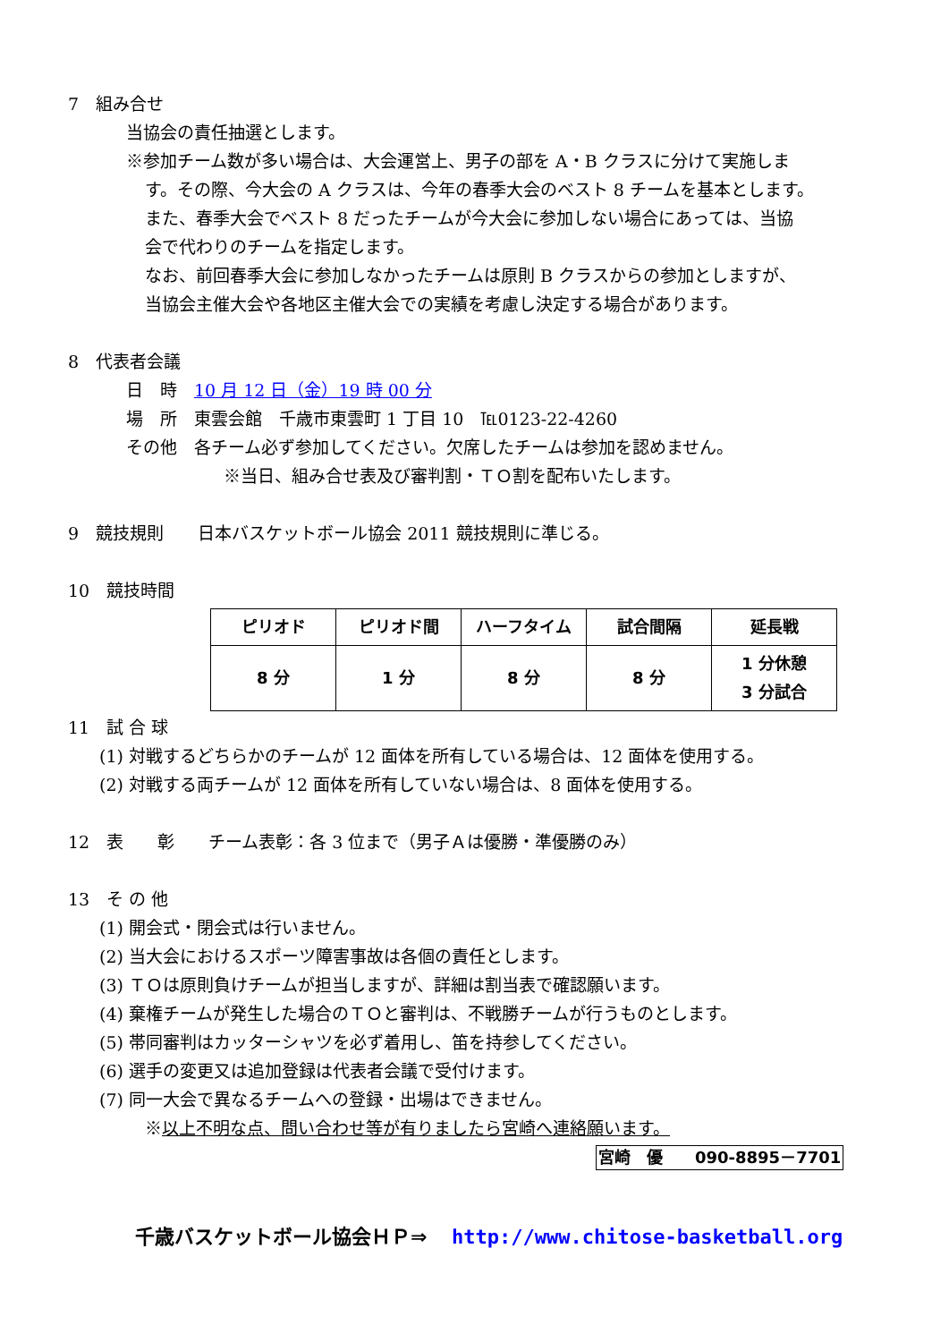7　組み合せ
当協会の責任抽選とします。
※参加チーム数が多い場合は、大会運営上、男子の部を A・B クラスに分けて実施しま
す。その際、今大会の A クラスは、今年の春季大会のベスト 8 チームを基本とします。
また、春季大会でベスト 8 だったチームが今大会に参加しない場合にあっては、当協
会で代わりのチームを指定します。
なお、前回春季大会に参加しなかったチームは原則 B クラスからの参加としますが、
当協会主催大会や各地区主催大会での実績を考慮し決定する場合があります。
8　代表者会議
日　時　10 月 12 日（金）19 時 00 分
場　所　東雲会館　千歳市東雲町 1 丁目 10　℡0123-22-4260
その他　各チーム必ず参加してください。欠席したチームは参加を認めません。
※当日、組み合せ表及び審判割・ＴＯ割を配布いたします。
9　競技規則　　日本バスケットボール協会 2011 競技規則に準じる。
10　競技時間
| ピリオド | ピリオド間 | ハーフタイム | 試合間隔 | 延長戦 |
| --- | --- | --- | --- | --- |
| 8 分 | 1 分 | 8 分 | 8 分 | 1 分休憩 3 分試合 |
11　試 合 球
(1) 対戦するどちらかのチームが 12 面体を所有している場合は、12 面体を使用する。
(2) 対戦する両チームが 12 面体を所有していない場合は、8 面体を使用する。
12　表　　彰　　チーム表彰：各 3 位まで（男子Ａは優勝・準優勝のみ）
13　そ の 他
(1) 開会式・閉会式は行いません。
(2) 当大会におけるスポーツ障害事故は各個の責任とします。
(3) ＴＯは原則負けチームが担当しますが、詳細は割当表で確認願います。
(4) 棄権チームが発生した場合のＴＯと審判は、不戦勝チームが行うものとします。
(5) 帯同審判はカッターシャツを必ず着用し、笛を持参してください。
(6) 選手の変更又は追加登録は代表者会議で受付けます。
(7) 同一大会で異なるチームへの登録・出場はできません。
※以上不明な点、問い合わせ等が有りましたら宮崎へ連絡願います。
宮崎　優　　090-8895－7701
千歳バスケットボール協会ＨＰ⇒ http://www.chitose-basketball.org